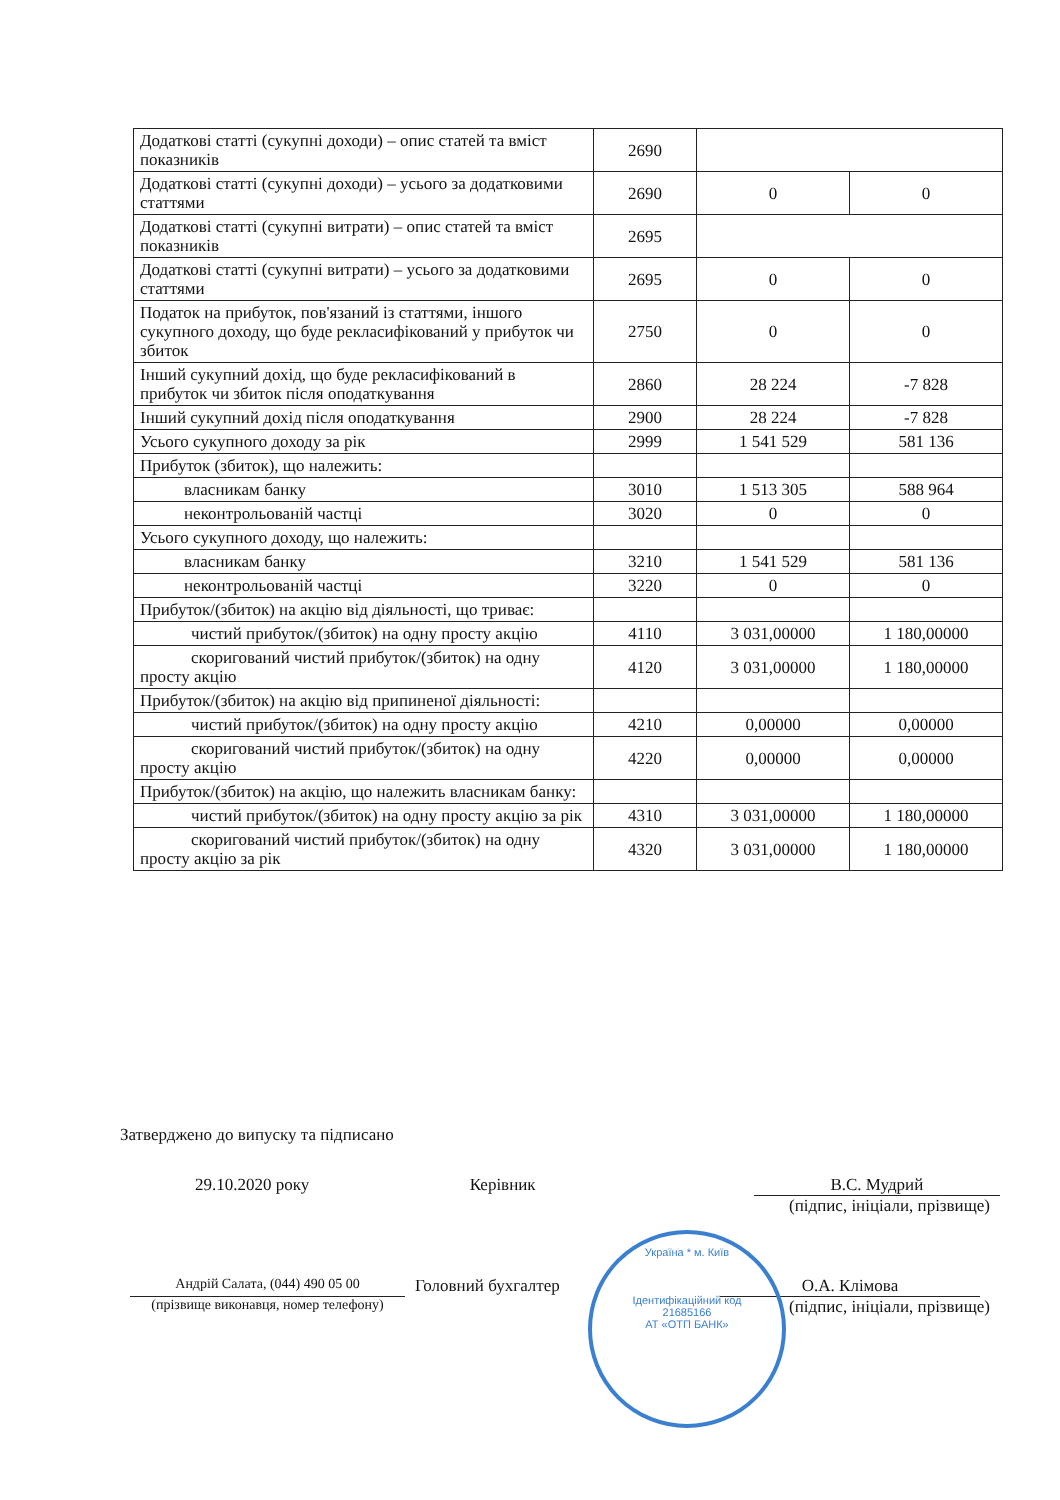| Додаткові статті (сукупні доходи) – опис статей та вміст показників | 2690 | | |
| Додаткові статті (сукупні доходи) – усього за додатковими статтями | 2690 | 0 | 0 |
| Додаткові статті (сукупні витрати) – опис статей та вміст показників | 2695 | | |
| Додаткові статті (сукупні витрати) – усього за додатковими статтями | 2695 | 0 | 0 |
| Податок на прибуток, пов'язаний із статтями, іншого сукупного доходу, що буде рекласифікований у прибуток чи збиток | 2750 | 0 | 0 |
| Інший сукупний дохід, що буде рекласифікований в прибуток чи збиток після оподаткування | 2860 | 28 224 | -7 828 |
| Інший сукупний дохід після оподаткування | 2900 | 28 224 | -7 828 |
| Усього сукупного доходу за рік | 2999 | 1 541 529 | 581 136 |
| Прибуток (збиток), що належить: | | | |
| власникам банку | 3010 | 1 513 305 | 588 964 |
| неконтрольованій частці | 3020 | 0 | 0 |
| Усього сукупного доходу, що належить: | | | |
| власникам банку | 3210 | 1 541 529 | 581 136 |
| неконтрольованій частці | 3220 | 0 | 0 |
| Прибуток/(збиток) на акцію від діяльності, що триває: | | | |
| чистий прибуток/(збиток) на одну просту акцію | 4110 | 3 031,00000 | 1 180,00000 |
| скоригований чистий прибуток/(збиток) на одну просту акцію | 4120 | 3 031,00000 | 1 180,00000 |
| Прибуток/(збиток) на акцію від припиненої діяльності: | | | |
| чистий прибуток/(збиток) на одну просту акцію | 4210 | 0,00000 | 0,00000 |
| скоригований чистий прибуток/(збиток) на одну просту акцію | 4220 | 0,00000 | 0,00000 |
| Прибуток/(збиток) на акцію, що належить власникам банку: | | | |
| чистий прибуток/(збиток) на одну просту акцію за рік | 4310 | 3 031,00000 | 1 180,00000 |
| скоригований чистий прибуток/(збиток) на одну просту акцію за рік | 4320 | 3 031,00000 | 1 180,00000 |
Затверджено до випуску та підписано
29.10.2020 року Керівник В.С. Мудрий
(підпис, ініціали, прізвище)
Андрій Салата, (044) 490 05 00
Головний бухгалтер О.А. Клімова
(прізвище виконавця, номер телефону)
(підпис, ініціали, прізвище)
Україна * м. Київ
Ідентифікаційний код
21685166
АТ «ОТП БАНК»